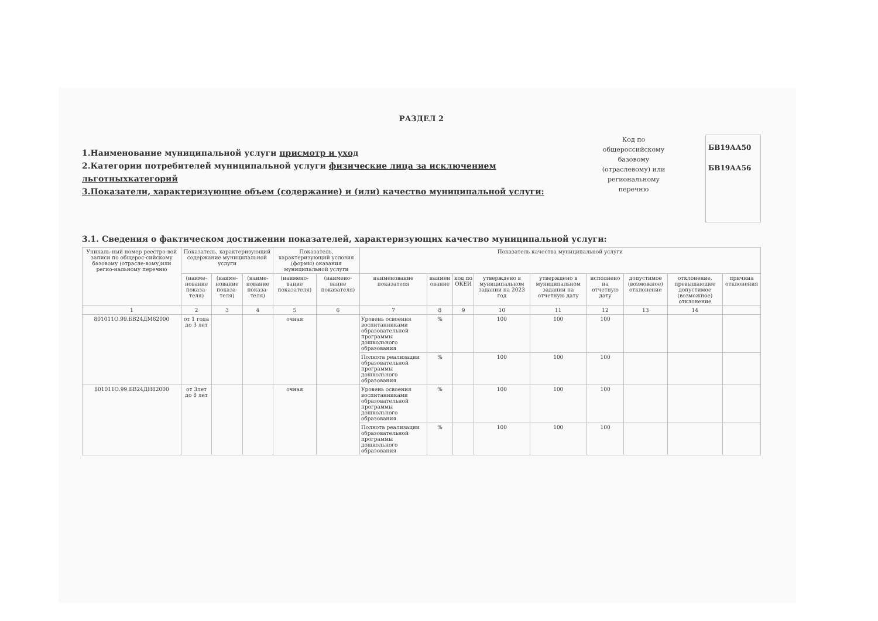РАЗДЕЛ 2
1.Наименование муниципальной услуги присмотр и уход
2.Категории потребителей муниципальной услуги физические лица за исключением льготныхкатегорий
3.Показатели, характеризующие объем (содержание) и (или) качество муниципальной услуги:
Код по общероссийскому базовому (отраслевому) или региональному перечню
БВ19АА50
БВ19АА56
3.1. Сведения о фактическом достижении показателей, характеризующих качество муниципальной услуги:
| Уникаль-ный номер реестро-вой записи по общерос-сийскому базовому (отрасле-вому)или регио-нальному перечню | Показатель, характеризующий содержание муниципальной услуги | | | Показатель, характеризующий условия (формы) оказания муниципальной услуги | | Показатель качества муниципальной услуги | | | | | | | | |
| --- | --- | --- | --- | --- | --- | --- | --- | --- | --- | --- | --- | --- | --- | --- |
| | (наиме-нование показа-теля) | (наиме-нование показа-теля) | (наиме-нование показа-теля) | (наимено-вание показателя) | (наимено-вание показателя) | наименование показателя | наимен ование | код по ОКЕИ | утверждено в муниципальном задании на 2023 год | утверждено в муниципальном задании на отчетную дату | исполнено на отчетную дату | допустимое (возможное) отклонение | отклонение, превышающее допустимое (возможное) отклонение | причина отклонения |
| 1 | 2 | 3 | 4 | 5 | 6 | 7 | 8 | 9 | 10 | 11 | 12 | 13 | 14 | |
| 801011О.99.БВ24ДМ62000 | от 1 года до 3 лет | | | очная | | Уровень освоения воспитанниками образовательной программы дошкольного образования | % | | 100 | 100 | 100 | | | |
| | | | | | | Полнота реализации образовательной программы дошкольного образования | % | | 100 | 100 | 100 | | | |
| 801011О.99.БВ24ДН82000 | от 3лет до 8 лет | | | очная | | Уровень освоения воспитанниками образовательной программы дошкольного образования | % | | 100 | 100 | 100 | | | |
| | | | | | | Полнота реализации образовательной программы дошкольного образования | % | | 100 | 100 | 100 | | | |